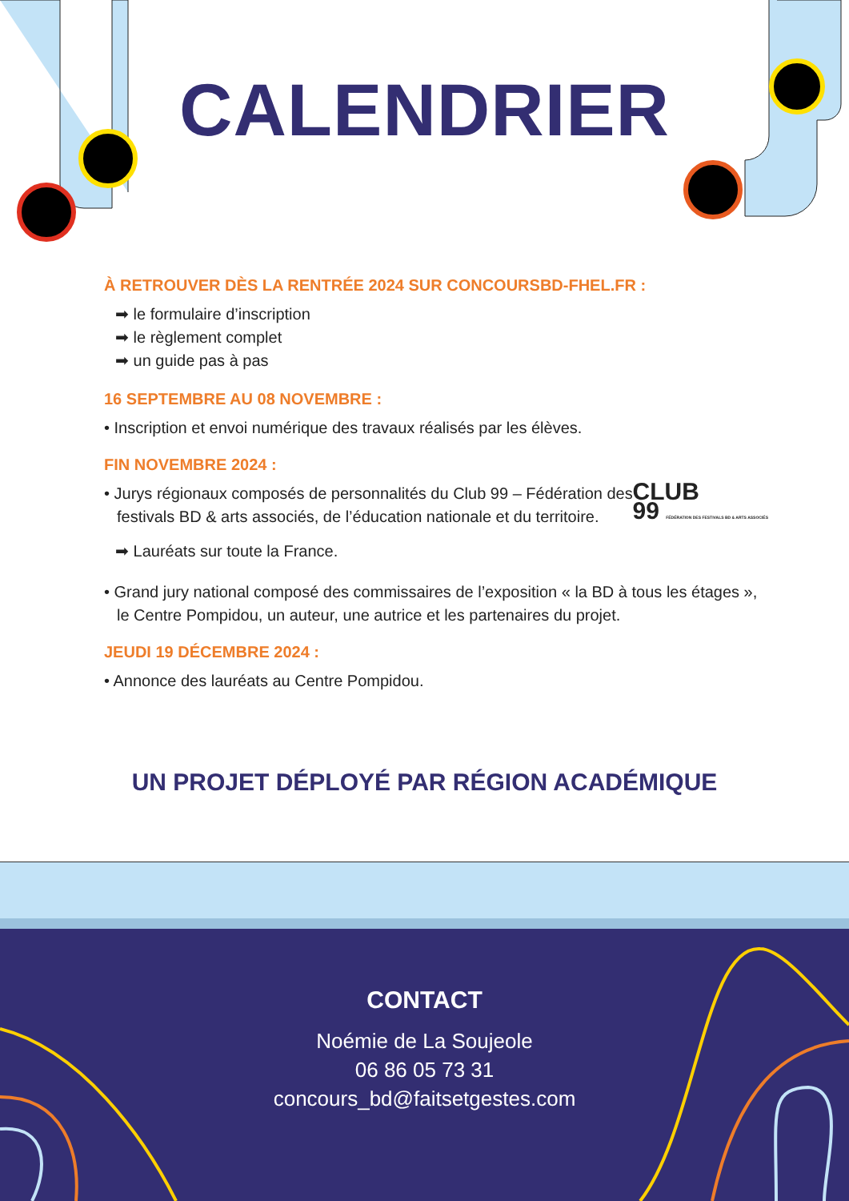CALENDRIER
À RETROUVER DÈS LA RENTRÉE 2024 SUR CONCOURSBD-FHEL.FR :
➡ le formulaire d’inscription
➡ le règlement complet
➡ un guide pas à pas
16 SEPTEMBRE AU 08 NOVEMBRE :
• Inscription et envoi numérique des travaux réalisés par les élèves.
FIN NOVEMBRE 2024 :
• Jurys régionaux composés de personnalités du Club 99 – Fédération des festivals BD & arts associés, de l’éducation nationale et du territoire.
CLUB
99 FÉDÉRATION DES FESTIVALS BD & ARTS ASSOCIÉS
➡ Lauréats sur toute la France.
• Grand jury national composé des commissaires de l’exposition « la BD à tous les étages », le Centre Pompidou, un auteur, une autrice et les partenaires du projet.
JEUDI 19 DÉCEMBRE 2024 :
• Annonce des lauréats au Centre Pompidou.
UN PROJET DÉPLOYÉ PAR RÉGION ACADÉMIQUE
CONTACT
Noémie de La Soujeole
06 86 05 73 31
concours_bd@faitsetgestes.com